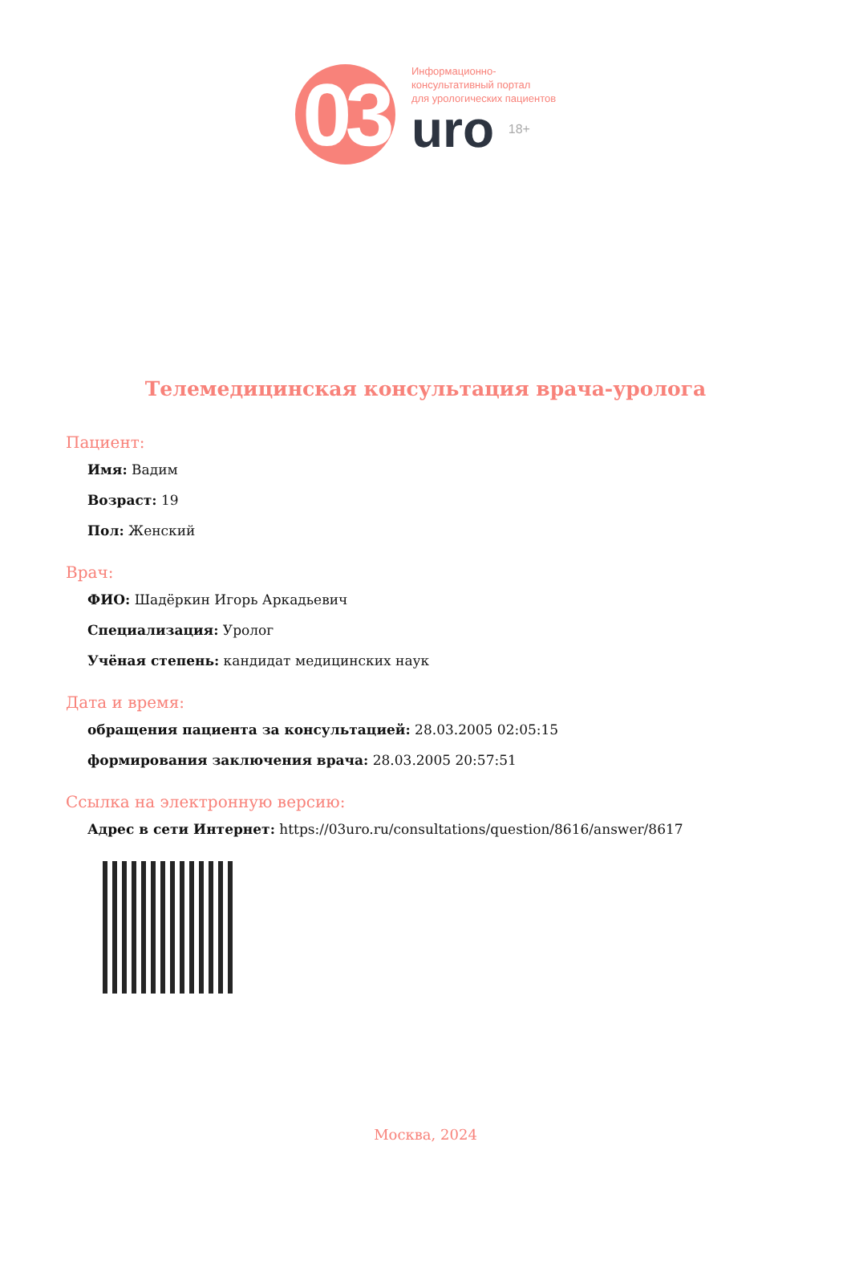03
Информационно-
консультативный портал
для урологических пациентов
uro 18+
Телемедицинская консультация врача-уролога
Пациент:
Имя: Вадим
Возраст: 19
Пол: Женский
Врач:
ФИО: Шадёркин Игорь Аркадьевич
Специализация: Уролог
Учёная степень: кандидат медицинских наук
Дата и время:
обращения пациента за консультацией: 28.03.2005 02:05:15
формирования заключения врача: 28.03.2005 20:57:51
Ссылка на электронную версию:
Адрес в сети Интернет: https://03uro.ru/consultations/question/8616/answer/8617
Москва, 2024